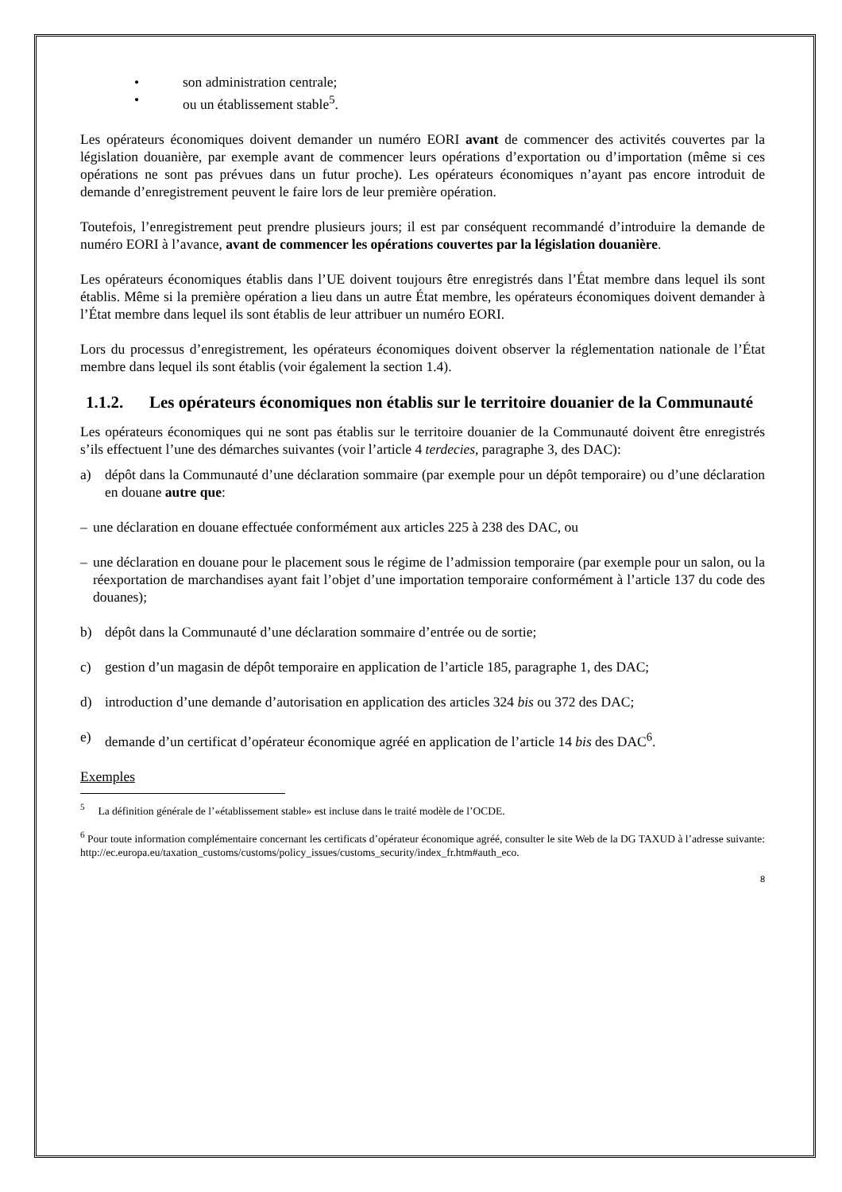• son administration centrale;
• ou un établissement stable<sup>5</sup>.
Les opérateurs économiques doivent demander un numéro EORI avant de commencer des activités couvertes par la législation douanière, par exemple avant de commencer leurs opérations d’exportation ou d’importation (même si ces opérations ne sont pas prévues dans un futur proche). Les opérateurs économiques n’ayant pas encore introduit de demande d’enregistrement peuvent le faire lors de leur première opération.
Toutefois, l’enregistrement peut prendre plusieurs jours; il est par conséquent recommandé d’introduire la demande de numéro EORI à l’avance, avant de commencer les opérations couvertes par la législation douanière.
Les opérateurs économiques établis dans l’UE doivent toujours être enregistrés dans l’État membre dans lequel ils sont établis. Même si la première opération a lieu dans un autre État membre, les opérateurs économiques doivent demander à l’État membre dans lequel ils sont établis de leur attribuer un numéro EORI.
Lors du processus d’enregistrement, les opérateurs économiques doivent observer la réglementation nationale de l’État membre dans lequel ils sont établis (voir également la section 1.4).
1.1.2. Les opérateurs économiques non établis sur le territoire douanier de la Communauté
Les opérateurs économiques qui ne sont pas établis sur le territoire douanier de la Communauté doivent être enregistrés s’ils effectuent l’une des démarches suivantes (voir l’article 4 terdecies, paragraphe 3, des DAC):
a) dépôt dans la Communauté d’une déclaration sommaire (par exemple pour un dépôt temporaire) ou d’une déclaration en douane autre que:
– une déclaration en douane effectuée conformément aux articles 225 à 238 des DAC, ou
– une déclaration en douane pour le placement sous le régime de l’admission temporaire (par exemple pour un salon, ou la réexportation de marchandises ayant fait l’objet d’une importation temporaire conformément à l’article 137 du code des douanes);
b) dépôt dans la Communauté d’une déclaration sommaire d’entrée ou de sortie;
c) gestion d’un magasin de dépôt temporaire en application de l’article 185, paragraphe 1, des DAC;
d) introduction d’une demande d’autorisation en application des articles 324 bis ou 372 des DAC;
e) demande d’un certificat d’opérateur économique agréé en application de l’article 14 bis des DAC<sup>6</sup>.
Exemples
<sup>5</sup> La définition générale de l’«établissement stable» est incluse dans le traité modèle de l’OCDE.
<sup>6</sup> Pour toute information complémentaire concernant les certificats d’opérateur économique agréé, consulter le site Web de la DG TAXUD à l’adresse suivante: http://ec.europa.eu/taxation_customs/customs/policy_issues/customs_security/index_fr.htm#auth_eco.
8